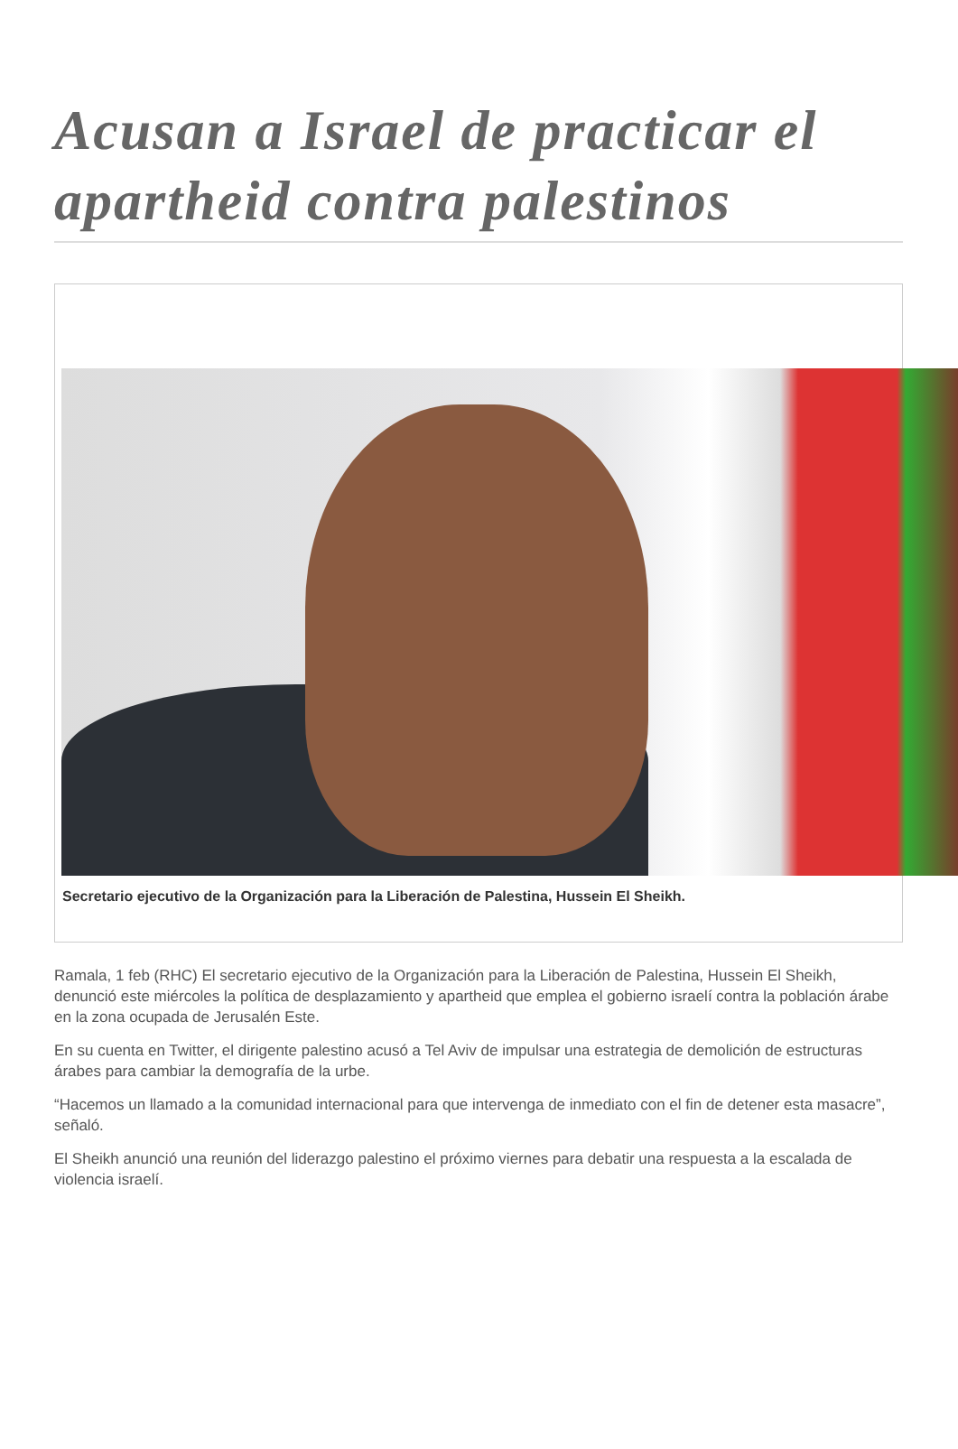Acusan a Israel de practicar el apartheid contra palestinos
Secretario ejecutivo de la Organización para la Liberación de Palestina, Hussein El Sheikh.
Ramala, 1 feb (RHC) El secretario ejecutivo de la Organización para la Liberación de Palestina, Hussein El Sheikh, denunció este miércoles la política de desplazamiento y apartheid que emplea el gobierno israelí contra la población árabe en la zona ocupada de Jerusalén Este.
En su cuenta en Twitter, el dirigente palestino acusó a Tel Aviv de impulsar una estrategia de demolición de estructuras árabes para cambiar la demografía de la urbe.
“Hacemos un llamado a la comunidad internacional para que intervenga de inmediato con el fin de detener esta masacre”, señaló.
El Sheikh anunció una reunión del liderazgo palestino el próximo viernes para debatir una respuesta a la escalada de violencia israelí.